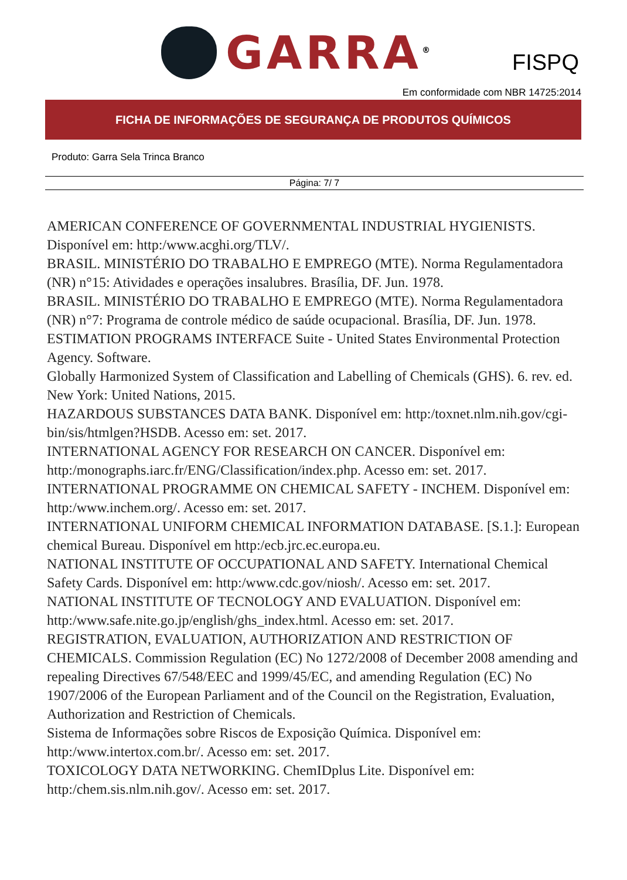GARRA<sup>®</sup>
FISPQ
Em conformidade com NBR 14725:2014
FICHA DE INFORMAÇÕES DE SEGURANÇA DE PRODUTOS QUÍMICOS
Produto: Garra Sela Trinca Branco
Página: 7/ 7
AMERICAN CONFERENCE OF GOVERNMENTAL INDUSTRIAL HYGIENISTS. Disponível em: http:/www.acghi.org/TLV/.
BRASIL. MINISTÉRIO DO TRABALHO E EMPREGO (MTE). Norma Regulamentadora (NR) n°15: Atividades e operações insalubres. Brasília, DF. Jun. 1978.
BRASIL. MINISTÉRIO DO TRABALHO E EMPREGO (MTE). Norma Regulamentadora (NR) n°7: Programa de controle médico de saúde ocupacional. Brasília, DF. Jun. 1978.
ESTIMATION PROGRAMS INTERFACE Suite - United States Environmental Protection Agency. Software.
Globally Harmonized System of Classification and Labelling of Chemicals (GHS). 6. rev. ed. New York: United Nations, 2015.
HAZARDOUS SUBSTANCES DATA BANK. Disponível em: http:/toxnet.nlm.nih.gov/cgi-bin/sis/htmlgen?HSDB. Acesso em: set. 2017.
INTERNATIONAL AGENCY FOR RESEARCH ON CANCER. Disponível em: http:/monographs.iarc.fr/ENG/Classification/index.php. Acesso em: set. 2017.
INTERNATIONAL PROGRAMME ON CHEMICAL SAFETY - INCHEM. Disponível em: http:/www.inchem.org/. Acesso em: set. 2017.
INTERNATIONAL UNIFORM CHEMICAL INFORMATION DATABASE. [S.1.]: European chemical Bureau. Disponível em http:/ecb.jrc.ec.europa.eu.
NATIONAL INSTITUTE OF OCCUPATIONAL AND SAFETY. International Chemical Safety Cards. Disponível em: http:/www.cdc.gov/niosh/. Acesso em: set. 2017.
NATIONAL INSTITUTE OF TECNOLOGY AND EVALUATION. Disponível em: http:/www.safe.nite.go.jp/english/ghs_index.html. Acesso em: set. 2017.
REGISTRATION, EVALUATION, AUTHORIZATION AND RESTRICTION OF CHEMICALS. Commission Regulation (EC) No 1272/2008 of December 2008 amending and repealing Directives 67/548/EEC and 1999/45/EC, and amending Regulation (EC) No 1907/2006 of the European Parliament and of the Council on the Registration, Evaluation, Authorization and Restriction of Chemicals.
Sistema de Informações sobre Riscos de Exposição Química. Disponível em: http:/www.intertox.com.br/. Acesso em: set. 2017.
TOXICOLOGY DATA NETWORKING. ChemIDplus Lite. Disponível em: http:/chem.sis.nlm.nih.gov/. Acesso em: set. 2017.